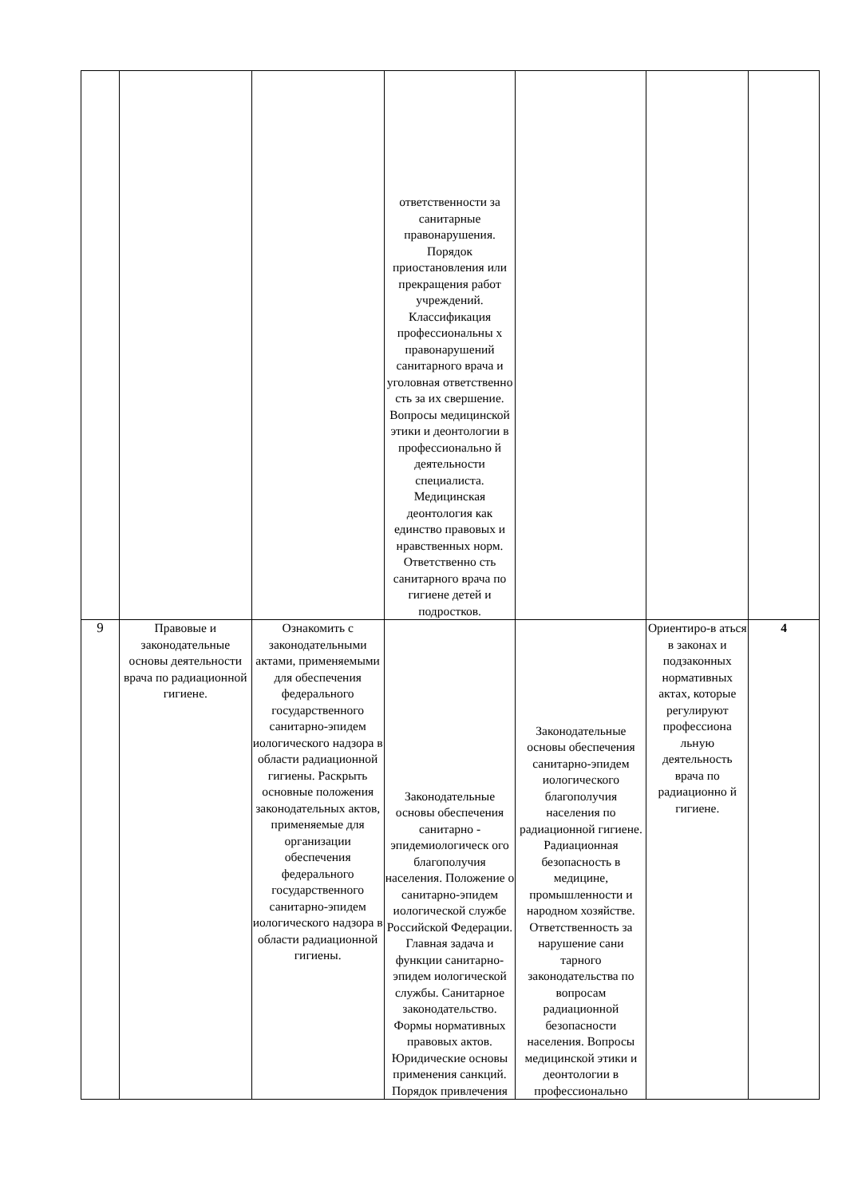| | | | ответственности за санитарные правонарушения. Порядок приостановления или прекращения работ учреждений. Классификация профессиональны х правонарушений санитарного врача и уголовная ответственно сть за их свершение. Вопросы медицинской этики и деонтологии в профессионально й деятельности специалиста. Медицинская деонтология как единство правовых и нравственных норм. Ответственно сть санитарного врача по гигиене детей и подростков. | | | |
| 9 | Правовые и законодательные основы деятельности врача по радиационной гигиене. | Ознакомить с законодательными актами, применяемыми для обеспечения федерального государственного санитарно-эпидем иологического надзора в области радиационной гигиены. Раскрыть основные положения законодательных актов, применяемые для организации обеспечения федерального государственного санитарно-эпидем иологического надзора в области радиационной гигиены. | Законодательные основы обеспечения санитарно - эпидемиологическ ого благополучия населения. Положение о санитарно-эпидем иологической службе Российской Федерации. Главная задача и функции санитарно-эпидем иологической службы. Санитарное законодательство. Формы нормативных правовых актов. Юридические основы применения санкций. Порядок привлечения | Законодательные основы обеспечения санитарно-эпидем иологического благополучия населения по радиационной гигиене. Радиационная безопасность в медицине, промышленности и народном хозяйстве. Ответственность за нарушение сани тарного законодательства по вопросам радиационной безопасности населения. Вопросы медицинской этики и деонтологии в профессионально | Ориентиро-в аться в законах и подзаконных нормативных актах, которые регулируют профессиона льную деятельность врача по радиационно й гигиене. | 4 |